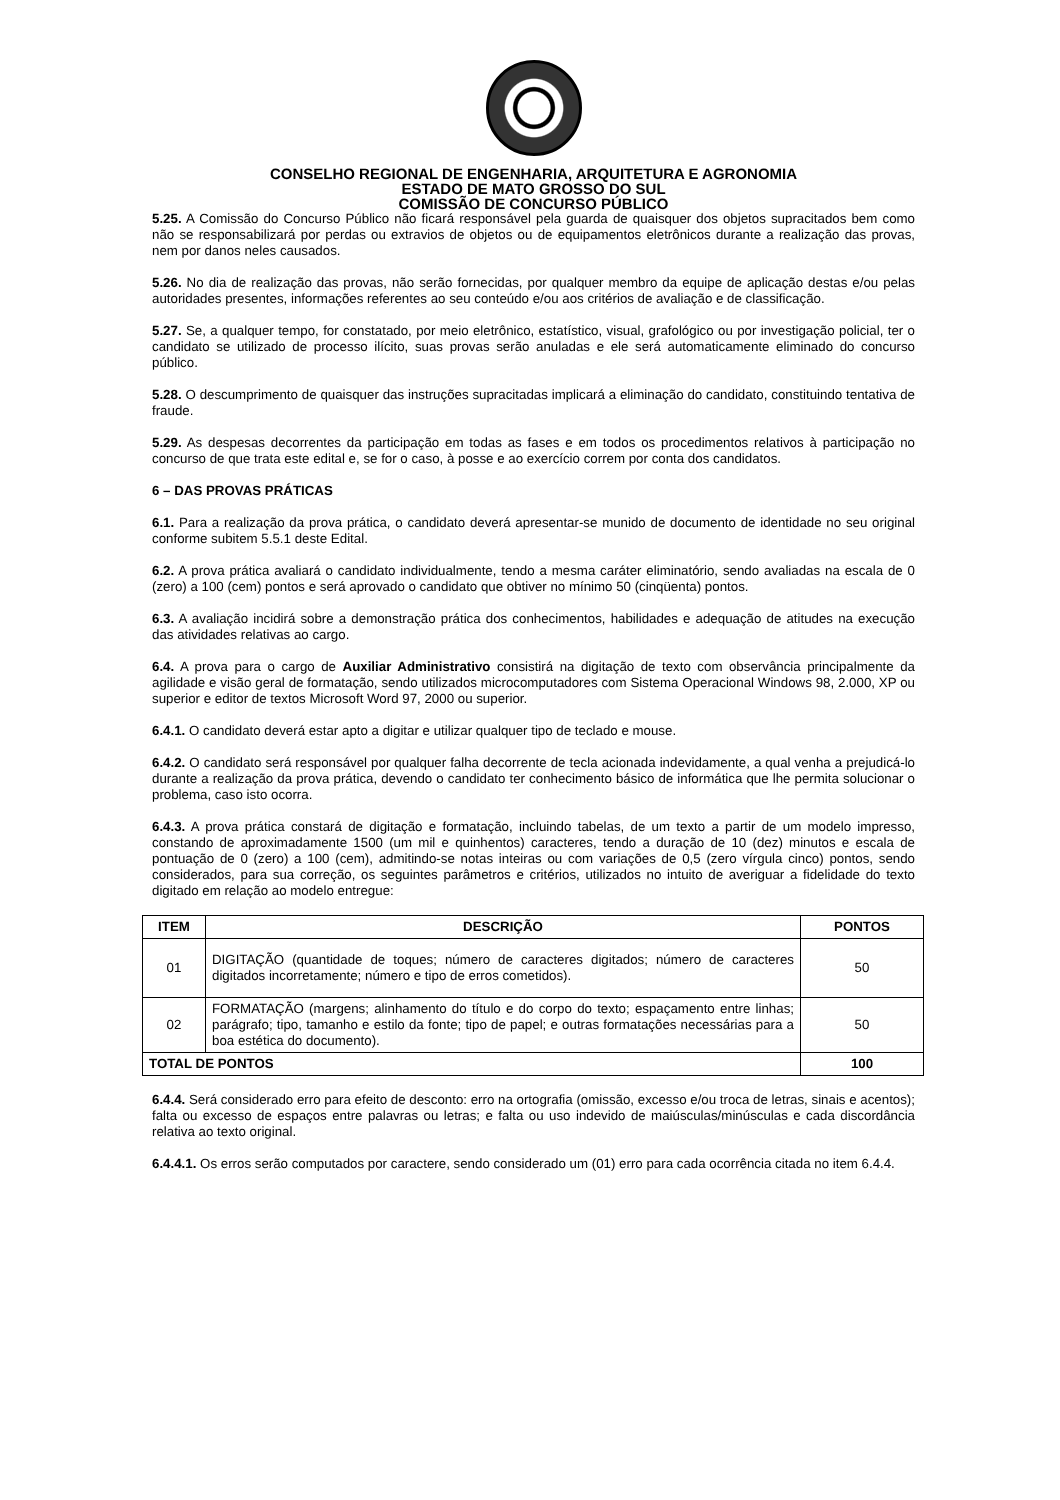CONSELHO REGIONAL DE ENGENHARIA, ARQUITETURA E AGRONOMIA
ESTADO DE MATO GROSSO DO SUL
COMISSÃO DE CONCURSO PÚBLICO
5.25. A Comissão do Concurso Público não ficará responsável pela guarda de quaisquer dos objetos supracitados bem como não se responsabilizará por perdas ou extravios de objetos ou de equipamentos eletrônicos durante a realização das provas, nem por danos neles causados.
5.26. No dia de realização das provas, não serão fornecidas, por qualquer membro da equipe de aplicação destas e/ou pelas autoridades presentes, informações referentes ao seu conteúdo e/ou aos critérios de avaliação e de classificação.
5.27. Se, a qualquer tempo, for constatado, por meio eletrônico, estatístico, visual, grafológico ou por investigação policial, ter o candidato se utilizado de processo ilícito, suas provas serão anuladas e ele será automaticamente eliminado do concurso público.
5.28. O descumprimento de quaisquer das instruções supracitadas implicará a eliminação do candidato, constituindo tentativa de fraude.
5.29. As despesas decorrentes da participação em todas as fases e em todos os procedimentos relativos à participação no concurso de que trata este edital e, se for o caso, à posse e ao exercício correm por conta dos candidatos.
6 – DAS PROVAS PRÁTICAS
6.1. Para a realização da prova prática, o candidato deverá apresentar-se munido de documento de identidade no seu original conforme subitem 5.5.1 deste Edital.
6.2. A prova prática avaliará o candidato individualmente, tendo a mesma caráter eliminatório, sendo avaliadas na escala de 0 (zero) a 100 (cem) pontos e será aprovado o candidato que obtiver no mínimo 50 (cinqüenta) pontos.
6.3. A avaliação incidirá sobre a demonstração prática dos conhecimentos, habilidades e adequação de atitudes na execução das atividades relativas ao cargo.
6.4. A prova para o cargo de Auxiliar Administrativo consistirá na digitação de texto com observância principalmente da agilidade e visão geral de formatação, sendo utilizados microcomputadores com Sistema Operacional Windows 98, 2.000, XP ou superior e editor de textos Microsoft Word 97, 2000 ou superior.
6.4.1. O candidato deverá estar apto a digitar e utilizar qualquer tipo de teclado e mouse.
6.4.2. O candidato será responsável por qualquer falha decorrente de tecla acionada indevidamente, a qual venha a prejudicá-lo durante a realização da prova prática, devendo o candidato ter conhecimento básico de informática que lhe permita solucionar o problema, caso isto ocorra.
6.4.3. A prova prática constará de digitação e formatação, incluindo tabelas, de um texto a partir de um modelo impresso, constando de aproximadamente 1500 (um mil e quinhentos) caracteres, tendo a duração de 10 (dez) minutos e escala de pontuação de 0 (zero) a 100 (cem), admitindo-se notas inteiras ou com variações de 0,5 (zero vírgula cinco) pontos, sendo considerados, para sua correção, os seguintes parâmetros e critérios, utilizados no intuito de averiguar a fidelidade do texto digitado em relação ao modelo entregue:
| ITEM | DESCRIÇÃO | PONTOS |
| --- | --- | --- |
| 01 | DIGITAÇÃO (quantidade de toques; número de caracteres digitados; número de caracteres digitados incorretamente; número e tipo de erros cometidos). | 50 |
| 02 | FORMATAÇÃO (margens; alinhamento do título e do corpo do texto; espaçamento entre linhas; parágrafo; tipo, tamanho e estilo da fonte; tipo de papel; e outras formatações necessárias para a boa estética do documento). | 50 |
| TOTAL DE PONTOS | | 100 |
6.4.4. Será considerado erro para efeito de desconto: erro na ortografia (omissão, excesso e/ou troca de letras, sinais e acentos); falta ou excesso de espaços entre palavras ou letras; e falta ou uso indevido de maiúsculas/minúsculas e cada discordância relativa ao texto original.
6.4.4.1. Os erros serão computados por caractere, sendo considerado um (01) erro para cada ocorrência citada no item 6.4.4.